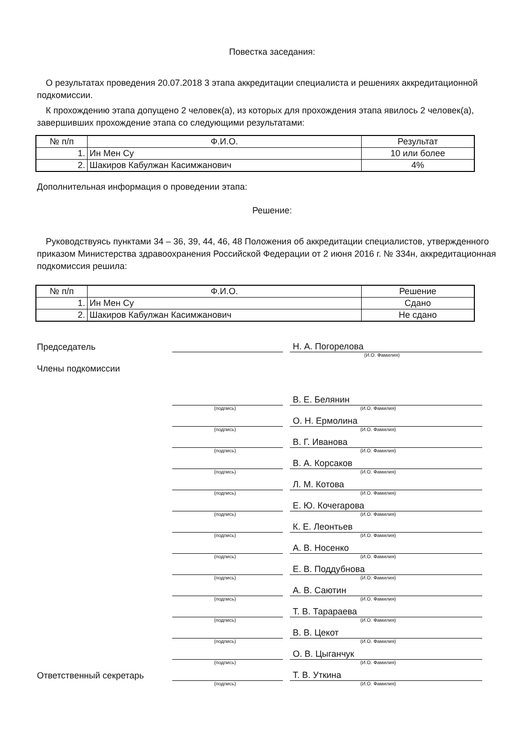Повестка заседания:
О результатах проведения 20.07.2018 3 этапа аккредитации специалиста и решениях аккредитационной подкомиссии.
К прохождению этапа допущено 2 человек(а), из которых для прохождения этапа явилось 2 человек(а), завершивших прохождение этапа со следующими результатами:
| № п/п | Ф.И.О. | Результат |
| --- | --- | --- |
| 1. | Ин Мен Су | 10 или более |
| 2. | Шакиров Кабулжан Касимжанович | 4% |
Дополнительная информация о проведении этапа:
Решение:
Руководствуясь пунктами 34 – 36, 39, 44, 46, 48 Положения об аккредитации специалистов, утвержденного приказом Министерства здравоохранения Российской Федерации от 2 июня 2016 г. № 334н, аккредитационная подкомиссия решила:
| № п/п | Ф.И.О. | Решение |
| --- | --- | --- |
| 1. | Ин Мен Су | Сдано |
| 2. | Шакиров Кабулжан Касимжанович | Не сдано |
Председатель
Н. А. Погорелова
(И.О. Фамилия)
Члены подкомиссии
В. Е. Белянин
(подпись) (И.О. Фамилия)
О. Н. Ермолина
(подпись) (И.О. Фамилия)
В. Г. Иванова
(подпись) (И.О. Фамилия)
В. А. Корсаков
(подпись) (И.О. Фамилия)
Л. М. Котова
(подпись) (И.О. Фамилия)
Е. Ю. Кочегарова
(подпись) (И.О. Фамилия)
К. Е. Леонтьев
(подпись) (И.О. Фамилия)
А. В. Носенко
(подпись) (И.О. Фамилия)
Е. В. Поддубнова
(подпись) (И.О. Фамилия)
А. В. Саютин
(подпись) (И.О. Фамилия)
Т. В. Тарараева
(подпись) (И.О. Фамилия)
В. В. Цекот
(подпись) (И.О. Фамилия)
О. В. Цыганчук
(подпись) (И.О. Фамилия)
Ответственный секретарь
Т. В. Уткина
(подпись) (И.О. Фамилия)